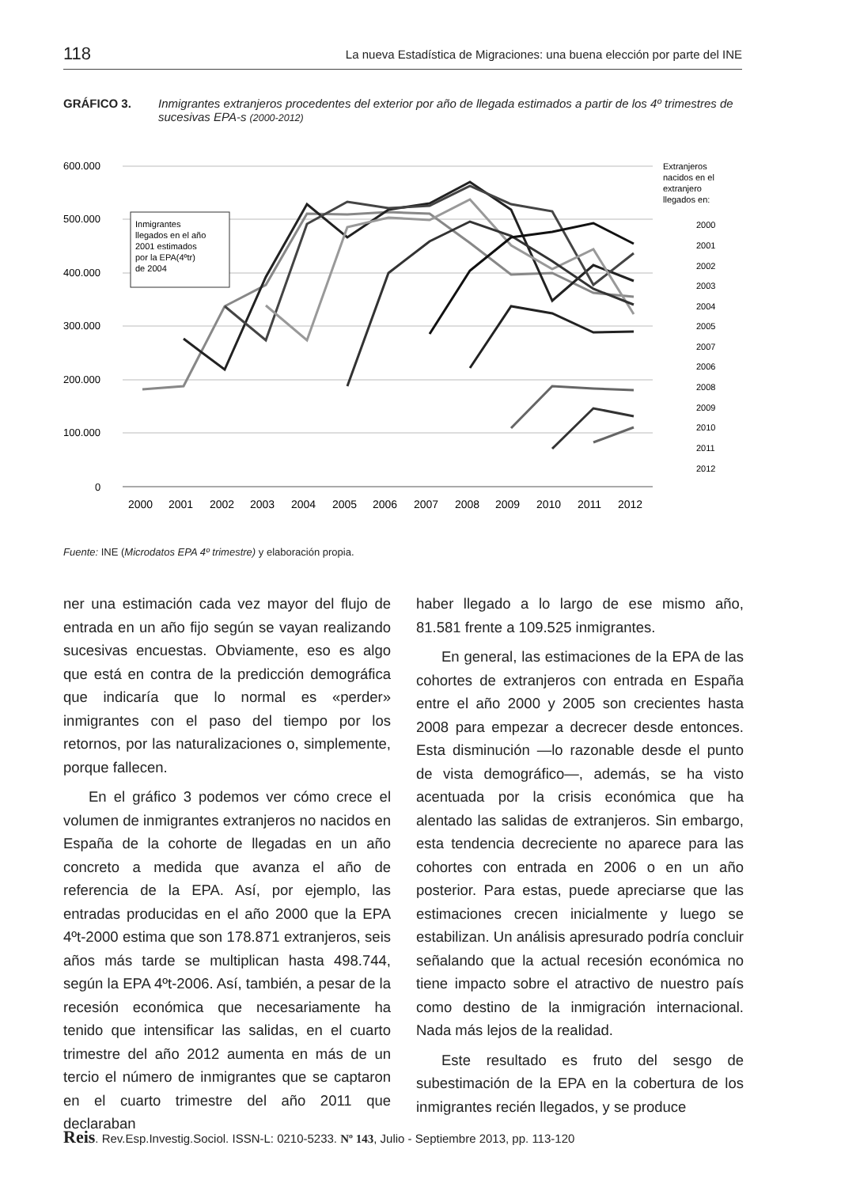118 La nueva Estadística de Migraciones: una buena elección por parte del INE
GRÁFICO 3. Inmigrantes extranjeros procedentes del exterior por año de llegada estimados a partir de los 4º trimestres de sucesivas EPA-s (2000-2012)
600.000
500.000
400.000
300.000
200.000
100.000
0
2000
2001
2002
2003
2004
2005
2006
2007
2008
2009
2010
2011
2012
Inmigrantes
llegados en el año
2001 estimados
por la EPA(4ºtr)
de 2004
Extranjeros
nacidos en el
extranjero
llegados en:
2000
2001
2002
2003
2004
2005
2007
2006
2008
2009
2010
2011
2012
Fuente: INE (Microdatos EPA 4º trimestre) y elaboración propia.
ner una estimación cada vez mayor del flujo de entrada en un año fijo según se vayan realizando sucesivas encuestas. Obviamente, eso es algo que está en contra de la predicción demográfica que indicaría que lo normal es «perder» inmigrantes con el paso del tiempo por los retornos, por las naturalizaciones o, simplemente, porque fallecen.
En el gráfico 3 podemos ver cómo crece el volumen de inmigrantes extranjeros no nacidos en España de la cohorte de llegadas en un año concreto a medida que avanza el año de referencia de la EPA. Así, por ejemplo, las entradas producidas en el año 2000 que la EPA 4ºt-2000 estima que son 178.871 extranjeros, seis años más tarde se multiplican hasta 498.744, según la EPA 4ºt-2006. Así, también, a pesar de la recesión económica que necesariamente ha tenido que intensificar las salidas, en el cuarto trimestre del año 2012 aumenta en más de un tercio el número de inmigrantes que se captaron en el cuarto trimestre del año 2011 que declaraban
haber llegado a lo largo de ese mismo año, 81.581 frente a 109.525 inmigrantes.
En general, las estimaciones de la EPA de las cohortes de extranjeros con entrada en España entre el año 2000 y 2005 son crecientes hasta 2008 para empezar a decrecer desde entonces. Esta disminución —lo razonable desde el punto de vista demográfico—, además, se ha visto acentuada por la crisis económica que ha alentado las salidas de extranjeros. Sin embargo, esta tendencia decreciente no aparece para las cohortes con entrada en 2006 o en un año posterior. Para estas, puede apreciarse que las estimaciones crecen inicialmente y luego se estabilizan. Un análisis apresurado podría concluir señalando que la actual recesión económica no tiene impacto sobre el atractivo de nuestro país como destino de la inmigración internacional. Nada más lejos de la realidad.
Este resultado es fruto del sesgo de subestimación de la EPA en la cobertura de los inmigrantes recién llegados, y se produce
Reis. Rev.Esp.Investig.Sociol. ISSN-L: 0210-5233. Nº 143, Julio - Septiembre 2013, pp. 113-120